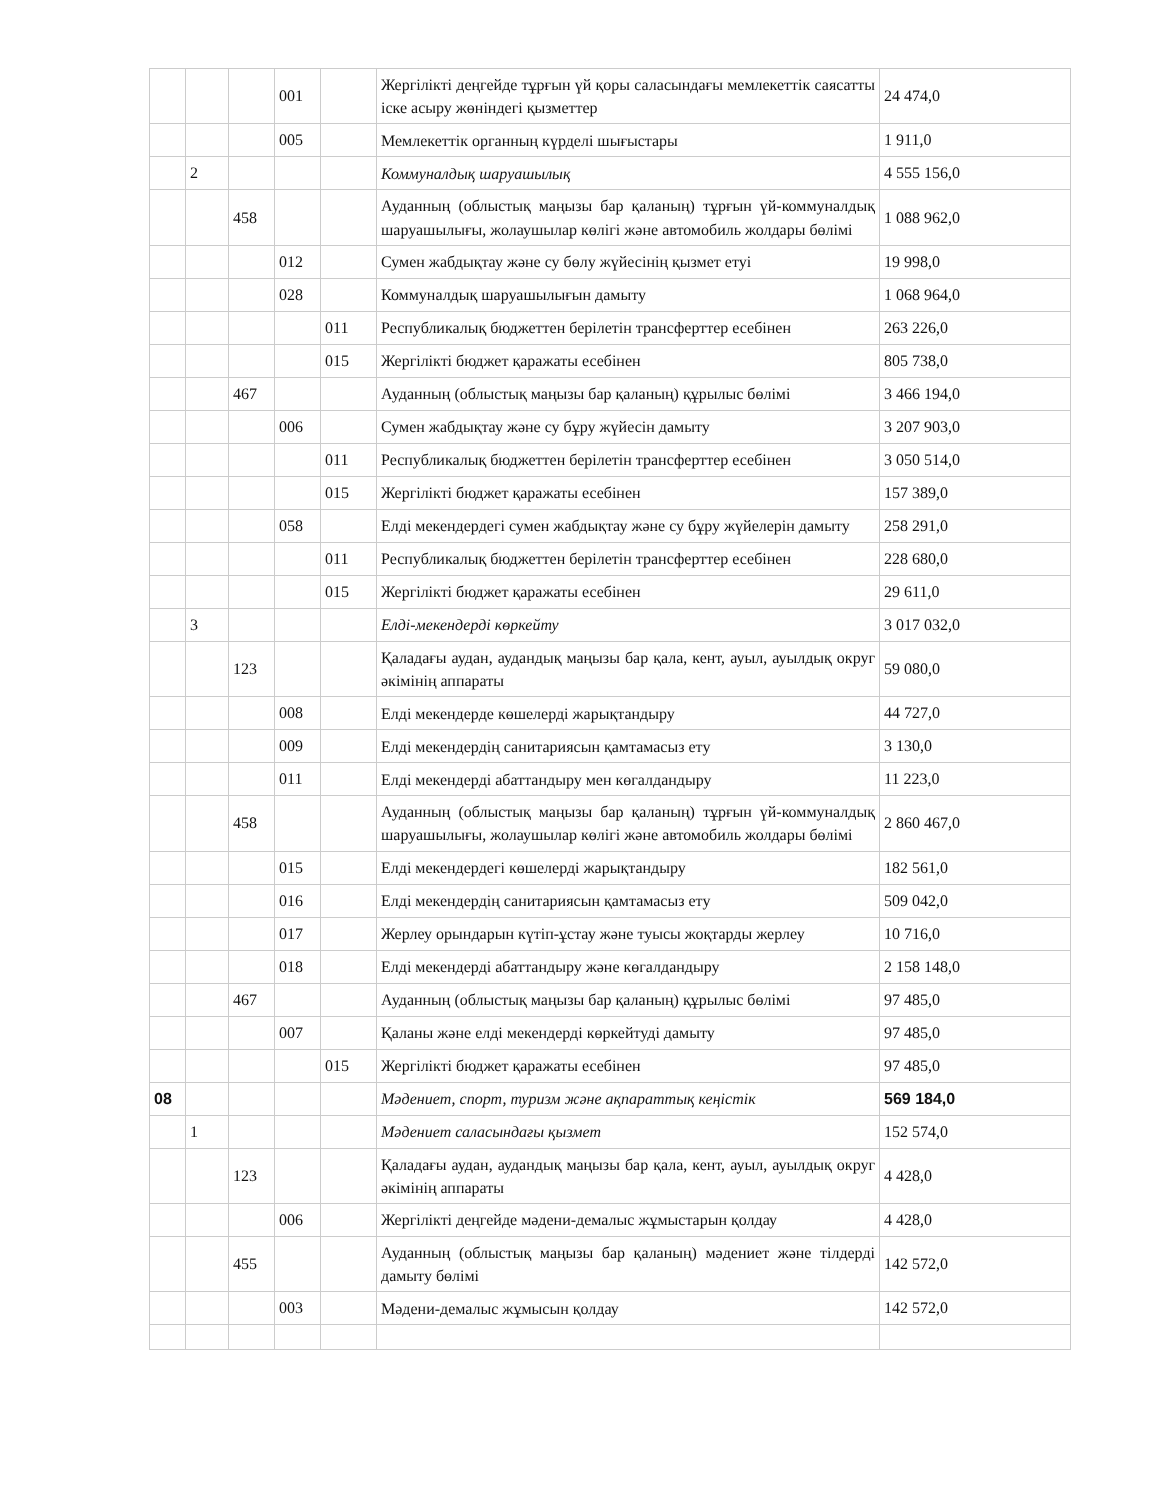| | | | 001 | | Жергілікті деңгейде тұрғын үй қоры саласындағы мемлекеттік саясатты іске асыру жөніндегі қызметтер | 24 474,0 |
| | | | 005 | | Мемлекеттік органның күрделі шығыстары | 1 911,0 |
| | 2 | | | | Коммуналдық шаруашылық | 4 555 156,0 |
| | | 458 | | | Ауданның (облыстық маңызы бар қаланың) тұрғын үй-коммуналдық шаруашылығы, жолаушылар көлігі және автомобиль жолдары бөлімі | 1 088 962,0 |
| | | | 012 | | Сумен жабдықтау және су бөлу жүйесінің қызмет етуі | 19 998,0 |
| | | | 028 | | Коммуналдық шаруашылығын дамыту | 1 068 964,0 |
| | | | | 011 | Республикалық бюджеттен берілетін трансферттер есебінен | 263 226,0 |
| | | | | 015 | Жергілікті бюджет қаражаты есебінен | 805 738,0 |
| | | 467 | | | Ауданның (облыстық маңызы бар қаланың) құрылыс бөлімі | 3 466 194,0 |
| | | | 006 | | Сумен жабдықтау және су бұру жүйесін дамыту | 3 207 903,0 |
| | | | | 011 | Республикалық бюджеттен берілетін трансферттер есебінен | 3 050 514,0 |
| | | | | 015 | Жергілікті бюджет қаражаты есебінен | 157 389,0 |
| | | | 058 | | Елді мекендердегі сумен жабдықтау және су бұру жүйелерін дамыту | 258 291,0 |
| | | | | 011 | Республикалық бюджеттен берілетін трансферттер есебінен | 228 680,0 |
| | | | | 015 | Жергілікті бюджет қаражаты есебінен | 29 611,0 |
| | 3 | | | | Елді-мекендерді көркейту | 3 017 032,0 |
| | | 123 | | | Қаладағы аудан, аудандық маңызы бар қала, кент, ауыл, ауылдық округ әкімінің аппараты | 59 080,0 |
| | | | 008 | | Елді мекендерде көшелерді жарықтандыру | 44 727,0 |
| | | | 009 | | Елді мекендердің санитариясын қамтамасыз ету | 3 130,0 |
| | | | 011 | | Елді мекендерді абаттандыру мен көгалдандыру | 11 223,0 |
| | | 458 | | | Ауданның (облыстық маңызы бар қаланың) тұрғын үй-коммуналдық шаруашылығы, жолаушылар көлігі және автомобиль жолдары бөлімі | 2 860 467,0 |
| | | | 015 | | Елді мекендердегі көшелерді жарықтандыру | 182 561,0 |
| | | | 016 | | Елді мекендердің санитариясын қамтамасыз ету | 509 042,0 |
| | | | 017 | | Жерлеу орындарын күтіп-ұстау және туысы жоқтарды жерлеу | 10 716,0 |
| | | | 018 | | Елді мекендерді абаттандыру және көгалдандыру | 2 158 148,0 |
| | | 467 | | | Ауданның (облыстық маңызы бар қаланың) құрылыс бөлімі | 97 485,0 |
| | | | 007 | | Қаланы және елді мекендерді көркейтуді дамыту | 97 485,0 |
| | | | | 015 | Жергілікті бюджет қаражаты есебінен | 97 485,0 |
| 08 | | | | | Мәдениет, спорт, туризм және ақпараттық кеңістік | 569 184,0 |
| | 1 | | | | Мәдениет саласындағы қызмет | 152 574,0 |
| | | 123 | | | Қаладағы аудан, аудандық маңызы бар қала, кент, ауыл, ауылдық округ әкімінің аппараты | 4 428,0 |
| | | | 006 | | Жергілікті деңгейде мәдени-демалыс жұмыстарын қолдау | 4 428,0 |
| | | 455 | | | Ауданның (облыстық маңызы бар қаланың) мәдениет және тілдерді дамыту бөлімі | 142 572,0 |
| | | | 003 | | Мәдени-демалыс жұмысын қолдау | 142 572,0 |